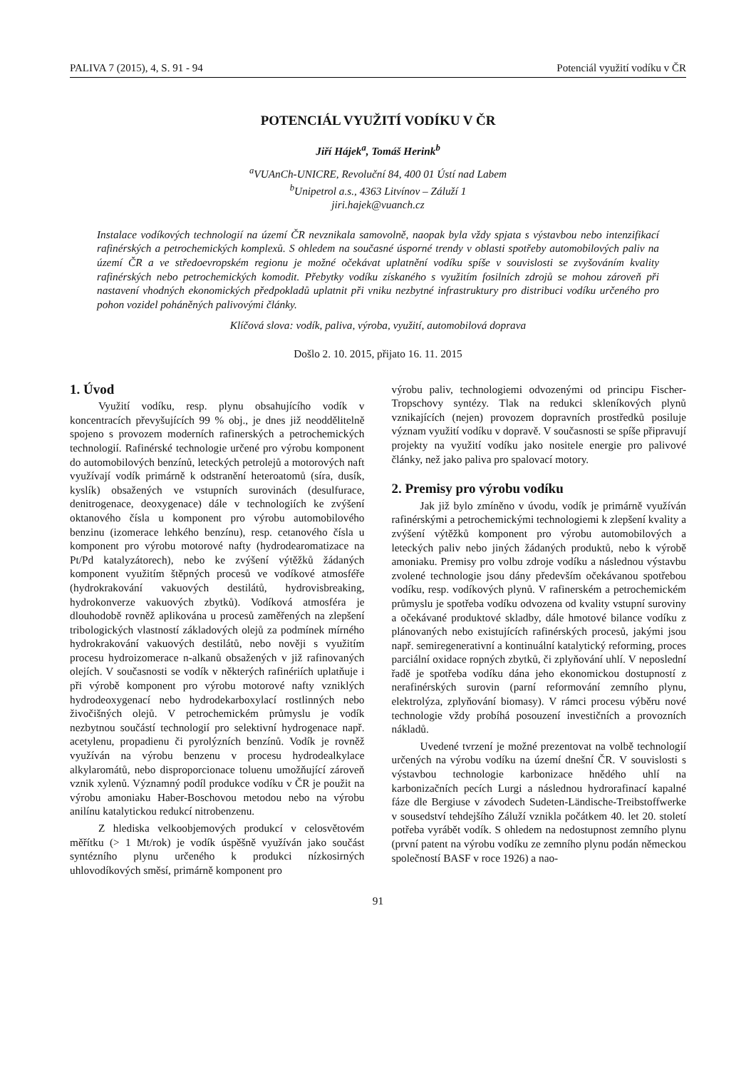PALIVA 7 (2015), 4, S. 91 - 94 Potenciál využití vodíku v ČR
POTENCIÁL VYUŽITÍ VODÍKU V ČR
Jiří Hájek<sup>a</sup>, Tomáš Herink<sup>b</sup>
<sup>a</sup> VUAnCh-UNICRE, Revoluční 84, 400 01 Ústí nad Labem
<sup>b</sup> Unipetrol a.s., 4363 Litvínov – Záluží 1
jiri.hajek@vuanch.cz
Instalace vodíkových technologií na území ČR nevznikala samovolně, naopak byla vždy spjata s výstavbou nebo intenzifikací rafinérských a petrochemických komplexů. S ohledem na současné úsporné trendy v oblasti spotřeby automobilových paliv na území ČR a ve středoevropském regionu je možné očekávat uplatnění vodíku spíše v souvislosti se zvyšováním kvality rafinérských nebo petrochemických komodit. Přebytky vodíku získaného s využitím fosilních zdrojů se mohou zároveň při nastavení vhodných ekonomických předpokladů uplatnit při vniku nezbytné infrastruktury pro distribuci vodíku určeného pro pohon vozidel poháněných palivovými články.
Klíčová slova: vodík, paliva, výroba, využití, automobilová doprava
Došlo 2. 10. 2015, přijato 16. 11. 2015
1. Úvod
Využití vodíku, resp. plynu obsahujícího vodík v koncentracích převyšujících 99 % obj., je dnes již neoddělitelně spojeno s provozem moderních rafinerských a petrochemických technologií. Rafinérské technologie určené pro výrobu komponent do automobilových benzínů, leteckých petrolejů a motorových naft využívají vodík primárně k odstranění heteroatomů (síra, dusík, kyslík) obsažených ve vstupních surovinách (desulfurace, denitrogenace, deoxygenace) dále v technologiích ke zvýšení oktanového čísla u komponent pro výrobu automobilového benzinu (izomerace lehkého benzínu), resp. cetanového čísla u komponent pro výrobu motorové nafty (hydrodearomatizace na Pt/Pd katalyzátorech), nebo ke zvýšení výtěžků žádaných komponent využitím štěpných procesů ve vodíkové atmosféře (hydrokrakování vakuových destilátů, hydrovisbreaking, hydrokonverze vakuových zbytků). Vodíková atmosféra je dlouhodobě rovněž aplikována u procesů zaměřených na zlepšení tribologických vlastností základových olejů za podmínek mírného hydrokrakování vakuových destilátů, nebo nověji s využitím procesu hydroizomerace n-alkanů obsažených v již rafinovaných olejích. V současnosti se vodík v některých rafinériích uplatňuje i při výrobě komponent pro výrobu motorové nafty vzniklých hydrodeoxygenací nebo hydrodekarboxylací rostlinných nebo živočišných olejů. V petrochemickém průmyslu je vodík nezbytnou součástí technologií pro selektivní hydrogenace např. acetylenu, propadienu či pyrolýzních benzínů. Vodík je rovněž využíván na výrobu benzenu v procesu hydrodealkylace alkylaromátů, nebo disproporcionace toluenu umožňující zároveň vznik xylenů. Významný podíl produkce vodíku v ČR je použit na výrobu amoniaku Haber-Boschovou metodou nebo na výrobu anilínu katalytickou redukcí nitrobenzenu.
Z hlediska velkoobjemových produkcí v celosvětovém měřítku (> 1 Mt/rok) je vodík úspěšně využíván jako součást syntézního plynu určeného k produkci nízkosirných uhlovodíkových směsí, primárně komponent pro
výrobu paliv, technologiemi odvozenými od principu Fischer-Tropschovy syntézy. Tlak na redukci skleníkových plynů vznikajících (nejen) provozem dopravních prostředků posiluje význam využití vodíku v dopravě. V současnosti se spíše připravují projekty na využití vodíku jako nositele energie pro palivové články, než jako paliva pro spalovací motory.
2. Premisy pro výrobu vodíku
Jak již bylo zmíněno v úvodu, vodík je primárně využíván rafinérskými a petrochemickými technologiemi k zlepšení kvality a zvýšení výtěžků komponent pro výrobu automobilových a leteckých paliv nebo jiných žádaných produktů, nebo k výrobě amoniaku. Premisy pro volbu zdroje vodíku a následnou výstavbu zvolené technologie jsou dány především očekávanou spotřebou vodíku, resp. vodíkových plynů. V rafinerském a petrochemickém průmyslu je spotřeba vodíku odvozena od kvality vstupní suroviny a očekávané produktové skladby, dále hmotové bilance vodíku z plánovaných nebo existujících rafinérských procesů, jakými jsou např. semiregenerativní a kontinuální katalytický reforming, proces parciální oxidace ropných zbytků, či zplyňování uhlí. V neposlední řadě je spotřeba vodíku dána jeho ekonomickou dostupností z nerafinérských surovin (parní reformování zemního plynu, elektrolýza, zplyňování biomasy). V rámci procesu výběru nové technologie vždy probíhá posouzení investičních a provozních nákladů.
Uvedené tvrzení je možné prezentovat na volbě technologií určených na výrobu vodíku na území dnešní ČR. V souvislosti s výstavbou technologie karbonizace hnědého uhlí na karbonizačních pecích Lurgi a následnou hydrorafinací kapalné fáze dle Bergiuse v závodech Sudeten-Ländische-Treibstoffwerke v sousedství tehdejšího Záluží vznikla počátkem 40. let 20. století potřeba vyrábět vodík. S ohledem na nedostupnost zemního plynu (první patent na výrobu vodíku ze zemního plynu podán německou společností BASF v roce 1926) a nao-
91